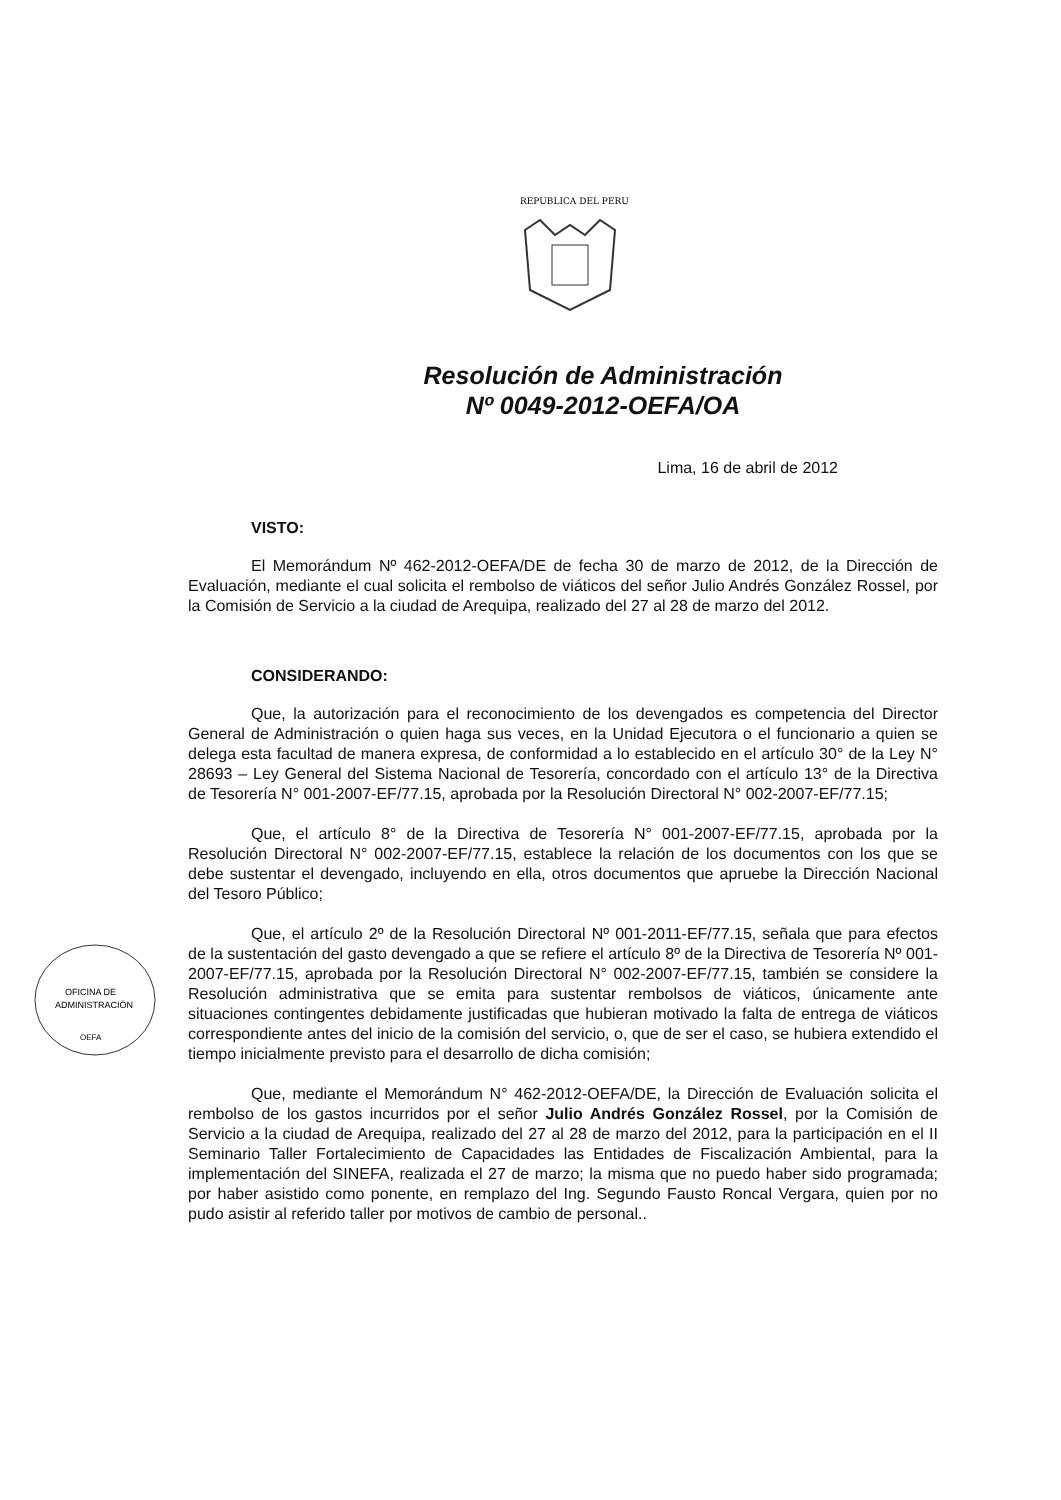REPUBLICA DEL PERU
OFICINA DE
ADMINISTRACIÓN
OEFA
Resolución de Administración
Nº 0049-2012-OEFA/OA
Lima, 16 de abril de 2012
VISTO:
El Memorándum Nº 462-2012-OEFA/DE de fecha 30 de marzo de 2012, de la Dirección de Evaluación, mediante el cual solicita el rembolso de viáticos del señor Julio Andrés González Rossel, por la Comisión de Servicio a la ciudad de Arequipa, realizado del 27 al 28 de marzo del 2012.
CONSIDERANDO:
Que, la autorización para el reconocimiento de los devengados es competencia del Director General de Administración o quien haga sus veces, en la Unidad Ejecutora o el funcionario a quien se delega esta facultad de manera expresa, de conformidad a lo establecido en el artículo 30° de la Ley N° 28693 – Ley General del Sistema Nacional de Tesorería, concordado con el artículo 13° de la Directiva de Tesorería N° 001-2007-EF/77.15, aprobada por la Resolución Directoral N° 002-2007-EF/77.15;
Que, el artículo 8° de la Directiva de Tesorería N° 001-2007-EF/77.15, aprobada por la Resolución Directoral N° 002-2007-EF/77.15, establece la relación de los documentos con los que se debe sustentar el devengado, incluyendo en ella, otros documentos que apruebe la Dirección Nacional del Tesoro Público;
Que, el artículo 2º de la Resolución Directoral Nº 001-2011-EF/77.15, señala que para efectos de la sustentación del gasto devengado a que se refiere el artículo 8º de la Directiva de Tesorería Nº 001-2007-EF/77.15, aprobada por la Resolución Directoral N° 002-2007-EF/77.15, también se considere la Resolución administrativa que se emita para sustentar rembolsos de viáticos, únicamente ante situaciones contingentes debidamente justificadas que hubieran motivado la falta de entrega de viáticos correspondiente antes del inicio de la comisión del servicio, o, que de ser el caso, se hubiera extendido el tiempo inicialmente previsto para el desarrollo de dicha comisión;
Que, mediante el Memorándum N° 462-2012-OEFA/DE, la Dirección de Evaluación solicita el rembolso de los gastos incurridos por el señor Julio Andrés González Rossel, por la Comisión de Servicio a la ciudad de Arequipa, realizado del 27 al 28 de marzo del 2012, para la participación en el II Seminario Taller Fortalecimiento de Capacidades las Entidades de Fiscalización Ambiental, para la implementación del SINEFA, realizada el 27 de marzo; la misma que no puedo haber sido programada; por haber asistido como ponente, en remplazo del Ing. Segundo Fausto Roncal Vergara, quien por no pudo asistir al referido taller por motivos de cambio de personal..